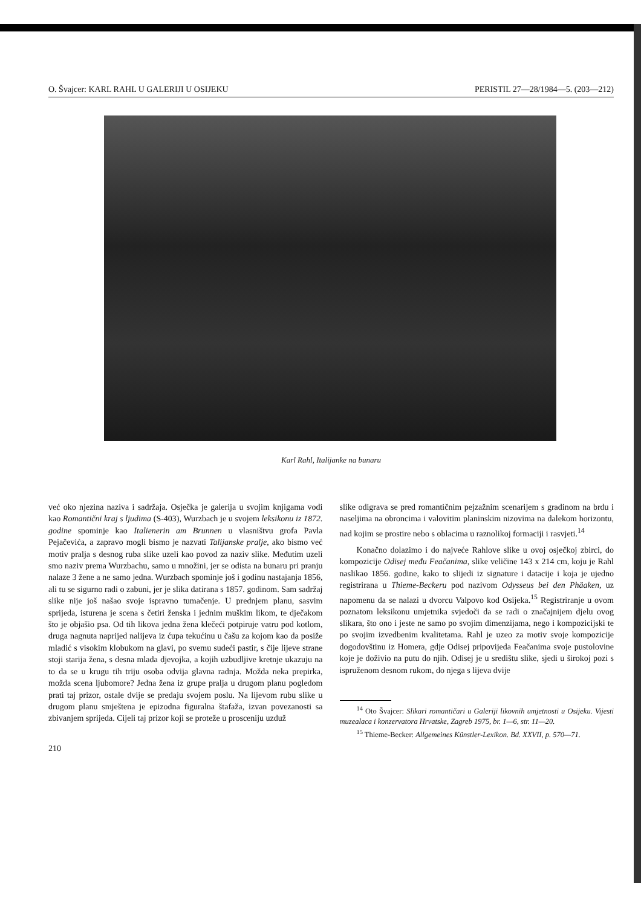O. Švajcer: KARL RAHL U GALERIJI U OSIJEKU PERISTIL 27—28/1984—5. (203—212)
Karl Rahl, Italijanke na bunaru
već oko njezina naziva i sadržaja. Osječka je galerija u svojim knjigama vodi kao Romantični kraj s ljudima (S-403), Wurzbach je u svojem leksikonu iz 1872. godine spominje kao Italienerin am Brunnen u vlasništvu grofa Pavla Pejačevića, a zapravo mogli bismo je nazvati Talijanske pralje, ako bismo već motiv pralja s desnog ruba slike uzeli kao povod za naziv slike. Međutim uzeli smo naziv prema Wurzbachu, samo u množini, jer se odista na bunaru pri pranju nalaze 3 žene a ne samo jedna. Wurzbach spominje još i godinu nastajanja 1856, ali tu se sigurno radi o zabuni, jer je slika datirana s 1857. godinom. Sam sadržaj slike nije još našao svoje ispravno tumačenje. U prednjem planu, sasvim sprijeda, isturena je scena s četiri ženska i jednim muškim likom, te dječakom što je objašio psa. Od tih likova jedna žena klečeći potpiruje vatru pod kotlom, druga nagnuta naprijed nalijeva iz ćupa tekućinu u čašu za kojom kao da posiže mladić s visokim klobukom na glavi, po svemu sudeći pastir, s čije lijeve strane stoji starija žena, s desna mlada djevojka, a kojih uzbudljive kretnje ukazuju na to da se u krugu tih triju osoba odvija glavna radnja. Možda neka prepirka, možda scena ljubomore? Jedna žena iz grupe pralja u drugom planu pogledom prati taj prizor, ostale dvije se predaju svojem poslu. Na lijevom rubu slike u drugom planu smještena je epizodna figuralna štafaža, izvan povezanosti sa zbivanjem sprijeda. Cijeli taj prizor koji se proteže u prosceniju uzduž
210
slike odigrava se pred romantičnim pejzažnim scenarijem s gradinom na brdu i naseljima na obroncima i valovitim planinskim nizovima na dalekom horizontu, nad kojim se prostire nebo s oblacima u raznolikoj formaciji i rasvjeti.<sup>14</sup>
Konačno dolazimo i do najveće Rahlove slike u ovoj osječkoj zbirci, do kompozicije Odisej među Feačanima, slike veličine 143 x 214 cm, koju je Rahl naslikao 1856. godine, kako to slijedi iz signature i datacije i koja je ujedno registrirana u Thieme-Beckeru pod nazivom Odysseus bei den Phäaken, uz napomenu da se nalazi u dvorcu Valpovo kod Osijeka.<sup>15</sup> Registriranje u ovom poznatom leksikonu umjetnika svjedoči da se radi o značajnijem djelu ovog slikara, što ono i jeste ne samo po svojim dimenzijama, nego i kompozicijski te po svojim izvedbenim kvalitetama. Rahl je uzeo za motiv svoje kompozicije dogodovštinu iz Homera, gdje Odisej pripovijeda Feačanima svoje pustolovine koje je doživio na putu do njih. Odisej je u središtu slike, sjedi u širokoj pozi s ispruženom desnom rukom, do njega s lijeva dvije
<sup>14</sup> Oto Švajcer: Slikari romantičari u Galeriji likovnih umjetnosti u Osijeku. Vijesti muzealaca i konzervatora Hrvatske, Zagreb 1975, br. 1—6, str. 11—20.
<sup>15</sup> Thieme-Becker: Allgemeines Künstler-Lexikon. Bd. XXVII, p. 570—71.